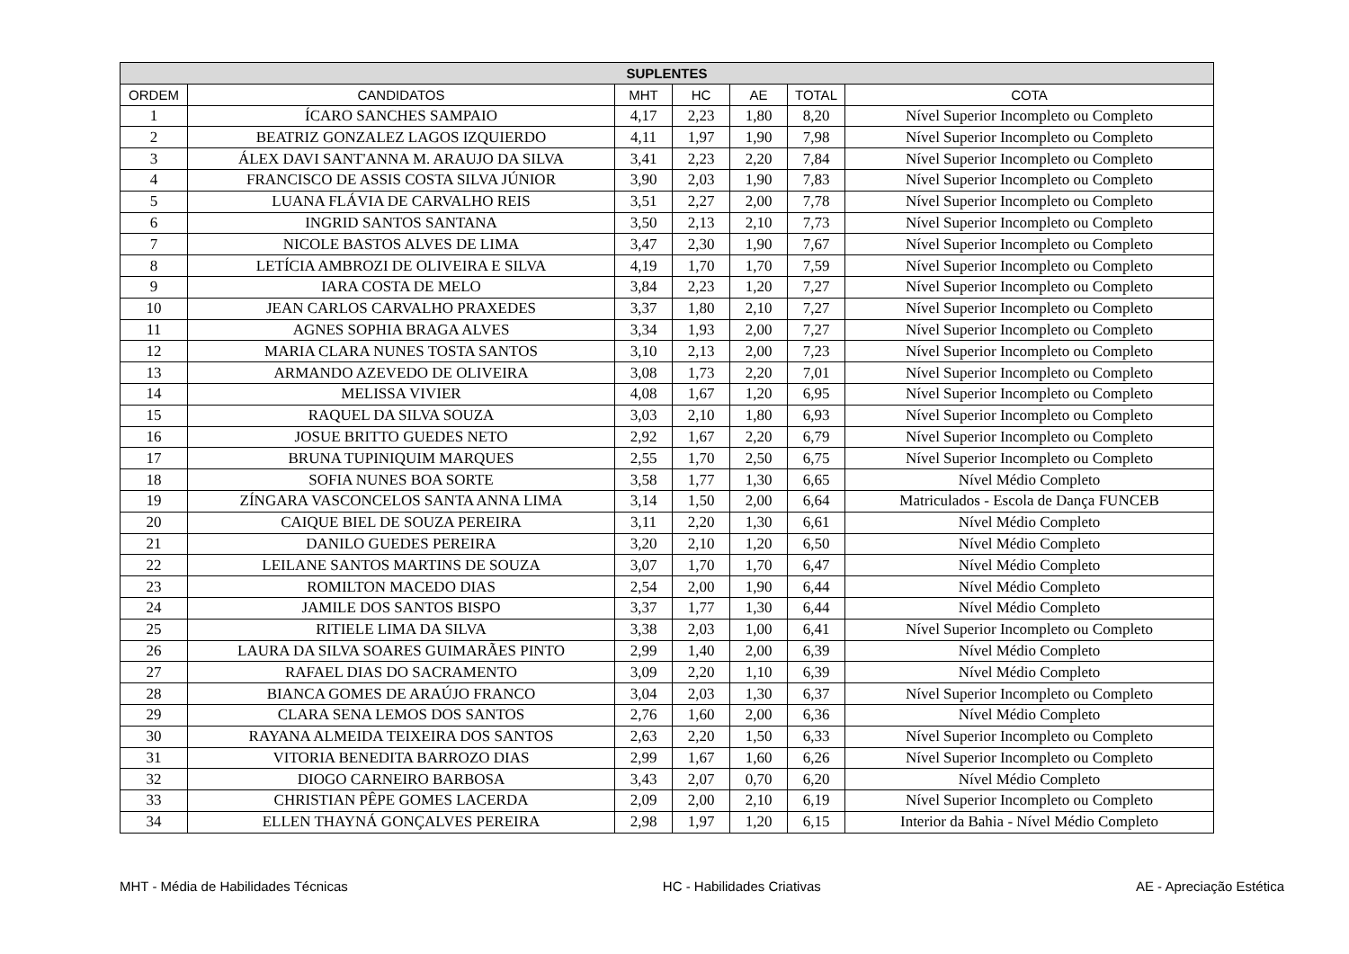| SUPLENTES | | | | | | |
| --- | --- | --- | --- | --- | --- | --- |
| ORDEM | CANDIDATOS | MHT | HC | AE | TOTAL | COTA |
| 1 | ÍCARO SANCHES SAMPAIO | 4,17 | 2,23 | 1,80 | 8,20 | Nível Superior Incompleto ou Completo |
| 2 | BEATRIZ GONZALEZ LAGOS IZQUIERDO | 4,11 | 1,97 | 1,90 | 7,98 | Nível Superior Incompleto ou Completo |
| 3 | ÁLEX DAVI SANT'ANNA M. ARAUJO DA SILVA | 3,41 | 2,23 | 2,20 | 7,84 | Nível Superior Incompleto ou Completo |
| 4 | FRANCISCO DE ASSIS COSTA SILVA JÚNIOR | 3,90 | 2,03 | 1,90 | 7,83 | Nível Superior Incompleto ou Completo |
| 5 | LUANA FLÁVIA DE CARVALHO REIS | 3,51 | 2,27 | 2,00 | 7,78 | Nível Superior Incompleto ou Completo |
| 6 | INGRID SANTOS SANTANA | 3,50 | 2,13 | 2,10 | 7,73 | Nível Superior Incompleto ou Completo |
| 7 | NICOLE BASTOS ALVES DE LIMA | 3,47 | 2,30 | 1,90 | 7,67 | Nível Superior Incompleto ou Completo |
| 8 | LETÍCIA AMBROZI DE OLIVEIRA E SILVA | 4,19 | 1,70 | 1,70 | 7,59 | Nível Superior Incompleto ou Completo |
| 9 | IARA COSTA DE MELO | 3,84 | 2,23 | 1,20 | 7,27 | Nível Superior Incompleto ou Completo |
| 10 | JEAN CARLOS CARVALHO PRAXEDES | 3,37 | 1,80 | 2,10 | 7,27 | Nível Superior Incompleto ou Completo |
| 11 | AGNES SOPHIA BRAGA ALVES | 3,34 | 1,93 | 2,00 | 7,27 | Nível Superior Incompleto ou Completo |
| 12 | MARIA CLARA NUNES TOSTA SANTOS | 3,10 | 2,13 | 2,00 | 7,23 | Nível Superior Incompleto ou Completo |
| 13 | ARMANDO AZEVEDO DE OLIVEIRA | 3,08 | 1,73 | 2,20 | 7,01 | Nível Superior Incompleto ou Completo |
| 14 | MELISSA VIVIER | 4,08 | 1,67 | 1,20 | 6,95 | Nível Superior Incompleto ou Completo |
| 15 | RAQUEL DA SILVA SOUZA | 3,03 | 2,10 | 1,80 | 6,93 | Nível Superior Incompleto ou Completo |
| 16 | JOSUE BRITTO GUEDES NETO | 2,92 | 1,67 | 2,20 | 6,79 | Nível Superior Incompleto ou Completo |
| 17 | BRUNA TUPINIQUIM MARQUES | 2,55 | 1,70 | 2,50 | 6,75 | Nível Superior Incompleto ou Completo |
| 18 | SOFIA NUNES BOA SORTE | 3,58 | 1,77 | 1,30 | 6,65 | Nível Médio Completo |
| 19 | ZÍNGARA VASCONCELOS SANTA ANNA LIMA | 3,14 | 1,50 | 2,00 | 6,64 | Matriculados - Escola de Dança FUNCEB |
| 20 | CAIQUE BIEL DE SOUZA PEREIRA | 3,11 | 2,20 | 1,30 | 6,61 | Nível Médio Completo |
| 21 | DANILO GUEDES PEREIRA | 3,20 | 2,10 | 1,20 | 6,50 | Nível Médio Completo |
| 22 | LEILANE SANTOS MARTINS DE SOUZA | 3,07 | 1,70 | 1,70 | 6,47 | Nível Médio Completo |
| 23 | ROMILTON MACEDO DIAS | 2,54 | 2,00 | 1,90 | 6,44 | Nível Médio Completo |
| 24 | JAMILE DOS SANTOS BISPO | 3,37 | 1,77 | 1,30 | 6,44 | Nível Médio Completo |
| 25 | RITIELE LIMA DA SILVA | 3,38 | 2,03 | 1,00 | 6,41 | Nível Superior Incompleto ou Completo |
| 26 | LAURA DA SILVA SOARES GUIMARÃES PINTO | 2,99 | 1,40 | 2,00 | 6,39 | Nível Médio Completo |
| 27 | RAFAEL DIAS DO SACRAMENTO | 3,09 | 2,20 | 1,10 | 6,39 | Nível Médio Completo |
| 28 | BIANCA GOMES DE ARAÚJO FRANCO | 3,04 | 2,03 | 1,30 | 6,37 | Nível Superior Incompleto ou Completo |
| 29 | CLARA SENA LEMOS DOS SANTOS | 2,76 | 1,60 | 2,00 | 6,36 | Nível Médio Completo |
| 30 | RAYANA ALMEIDA TEIXEIRA DOS SANTOS | 2,63 | 2,20 | 1,50 | 6,33 | Nível Superior Incompleto ou Completo |
| 31 | VITORIA BENEDITA BARROZO DIAS | 2,99 | 1,67 | 1,60 | 6,26 | Nível Superior Incompleto ou Completo |
| 32 | DIOGO CARNEIRO BARBOSA | 3,43 | 2,07 | 0,70 | 6,20 | Nível Médio Completo |
| 33 | CHRISTIAN PÊPE GOMES LACERDA | 2,09 | 2,00 | 2,10 | 6,19 | Nível Superior Incompleto ou Completo |
| 34 | ELLEN THAYNÁ GONÇALVES PEREIRA | 2,98 | 1,97 | 1,20 | 6,15 | Interior da Bahia - Nível Médio Completo |
MHT - Média de Habilidades Técnicas HC - Habilidades Criativas AE - Apreciação Estética